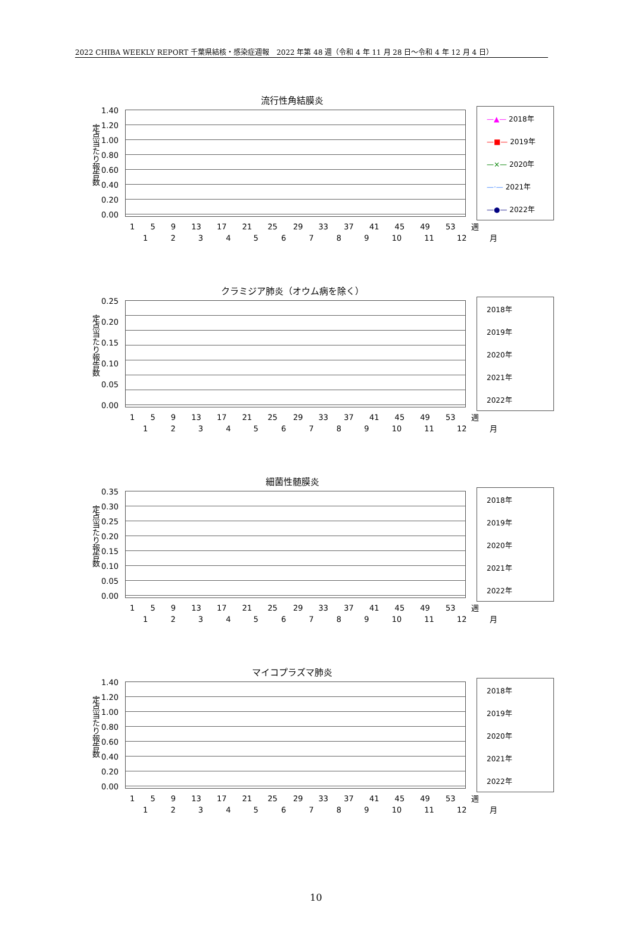2022 CHIBA WEEKLY REPORT 千葉県結核・感染症週報　2022 年第 48 週（令和 4 年 11 月 28 日～令和 4 年 12 月 4 日）
流行性角結膜炎
定点当たり報告数
1.40
1.20
1.00
0.80
0.60
0.40
0.20
0.00
—▲— 2018年
—■— 2019年
—×— 2020年
—·— 2021年
—●— 2022年
1 5 9 13 17 21 25 29 33 37 41 45 49 53 週
1 2 3 4 5 6 7 8 9 10 11 12 月
クラミジア肺炎（オウム病を除く）
定点当たり報告数
0.25
0.20
0.15
0.10
0.05
0.00
2018年
2019年
2020年
2021年
2022年
1 5 9 13 17 21 25 29 33 37 41 45 49 53 週
1 2 3 4 5 6 7 8 9 10 11 12 月
細菌性髄膜炎
定点当たり報告数
0.35
0.30
0.25
0.20
0.15
0.10
0.05
0.00
2018年
2019年
2020年
2021年
2022年
1 5 9 13 17 21 25 29 33 37 41 45 49 53 週
1 2 3 4 5 6 7 8 9 10 11 12 月
マイコプラズマ肺炎
定点当たり報告数
1.40
1.20
1.00
0.80
0.60
0.40
0.20
0.00
2018年
2019年
2020年
2021年
2022年
1 5 9 13 17 21 25 29 33 37 41 45 49 53 週
1 2 3 4 5 6 7 8 9 10 11 12 月
10